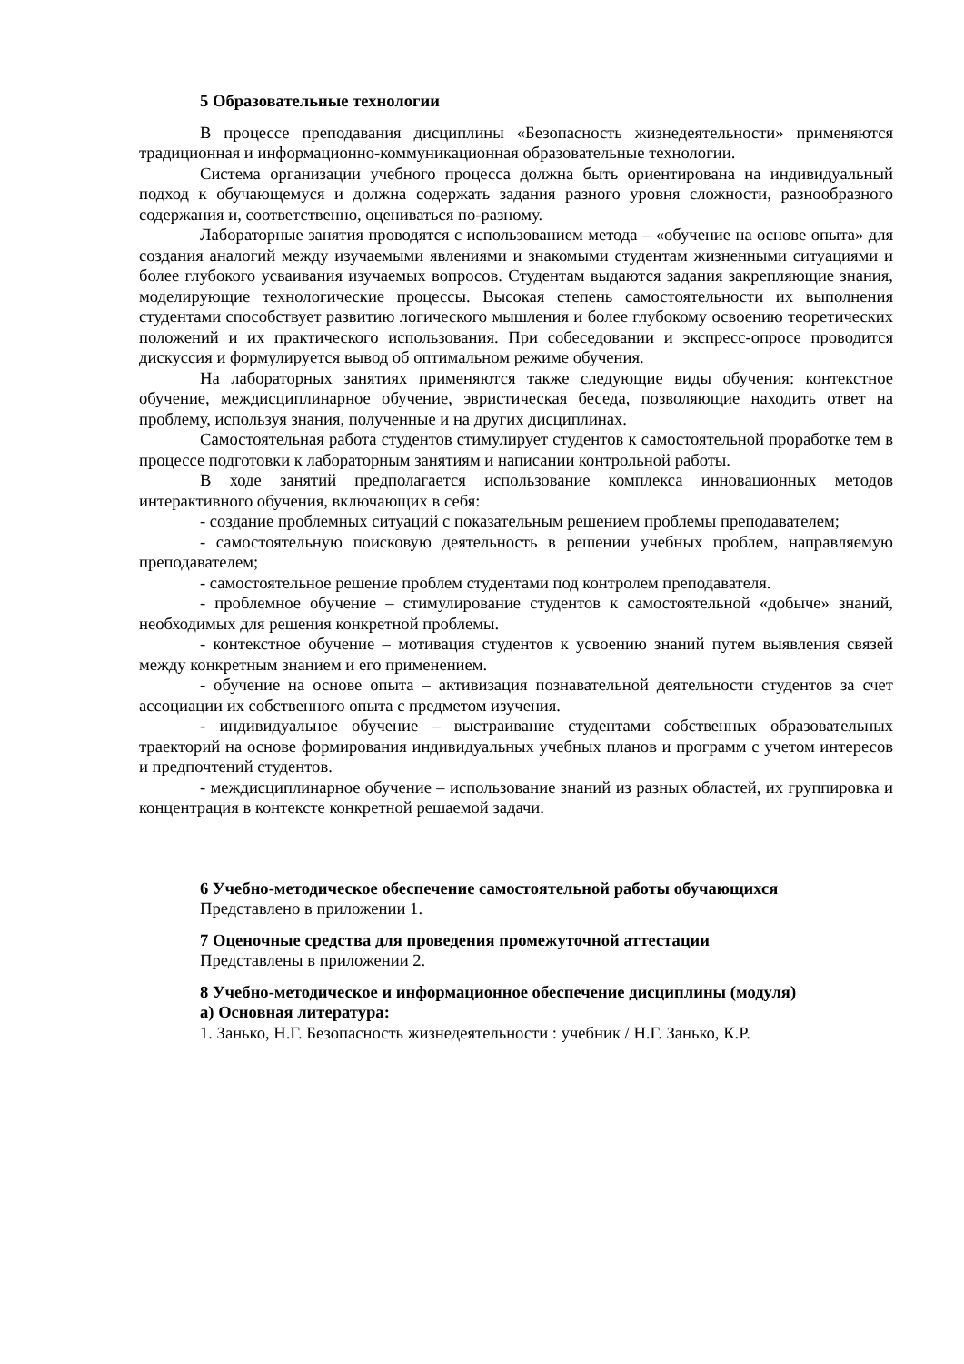5 Образовательные технологии
В процессе преподавания дисциплины «Безопасность жизнедеятельности» применяются традиционная и информационно-коммуникационная образовательные технологии.
Система организации учебного процесса должна быть ориентирована на индивидуальный подход к обучающемуся и должна содержать задания разного уровня сложности, разнообразного содержания и, соответственно, оцениваться по-разному.
Лабораторные занятия проводятся с использованием метода – «обучение на основе опыта» для создания аналогий между изучаемыми явлениями и знакомыми студентам жизненными ситуациями и более глубокого усваивания изучаемых вопросов. Студентам выдаются задания закрепляющие знания, моделирующие технологические процессы. Высокая степень самостоятельности их выполнения студентами способствует развитию логического мышления и более глубокому освоению теоретических положений и их практического использования. При собеседовании и экспресс-опросе проводится дискуссия и формулируется вывод об оптимальном режиме обучения.
На лабораторных занятиях применяются также следующие виды обучения: контекстное обучение, междисциплинарное обучение, эвристическая беседа, позволяющие находить ответ на проблему, используя знания, полученные и на других дисциплинах.
Самостоятельная работа студентов стимулирует студентов к самостоятельной проработке тем в процессе подготовки к лабораторным занятиям и написании контрольной работы.
В ходе занятий предполагается использование комплекса инновационных методов интерактивного обучения, включающих в себя:
- создание проблемных ситуаций с показательным решением проблемы преподавателем;
- самостоятельную поисковую деятельность в решении учебных проблем, направляемую преподавателем;
- самостоятельное решение проблем студентами под контролем преподавателя.
- проблемное обучение – стимулирование студентов к самостоятельной «добыче» знаний, необходимых для решения конкретной проблемы.
- контекстное обучение – мотивация студентов к усвоению знаний путем выявления связей между конкретным знанием и его применением.
- обучение на основе опыта – активизация познавательной деятельности студентов за счет ассоциации их собственного опыта с предметом изучения.
- индивидуальное обучение – выстраивание студентами собственных образовательных траекторий на основе формирования индивидуальных учебных планов и программ с учетом интересов и предпочтений студентов.
- междисциплинарное обучение – использование знаний из разных областей, их группировка и концентрация в контексте конкретной решаемой задачи.
6 Учебно-методическое обеспечение самостоятельной работы обучающихся
Представлено в приложении 1.
7 Оценочные средства для проведения промежуточной аттестации
Представлены в приложении 2.
8 Учебно-методическое и информационное обеспечение дисциплины (модуля)
а) Основная литература:
1. Занько, Н.Г. Безопасность жизнедеятельности : учебник / Н.Г. Занько, К.Р.